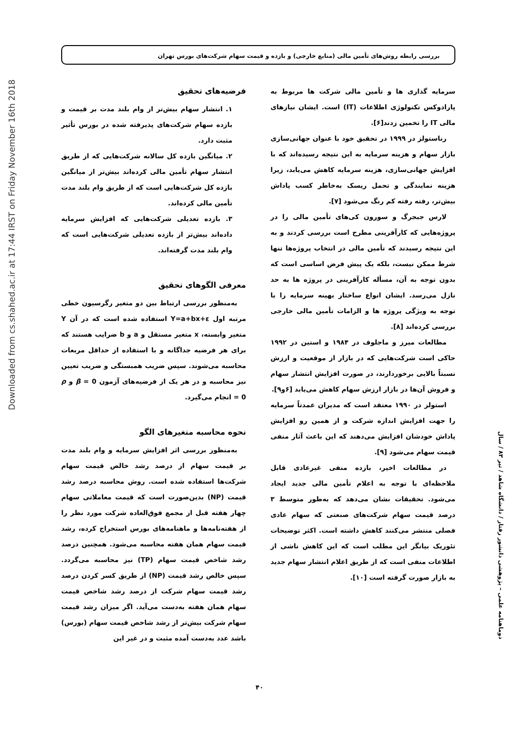Downloaded from cs.shahed.ac.ir at 17:44 IRST on Friday November 16th 2018
بررسی رابطه روش‌های تأمین مالی (منابع خارجی) و بازده و قیمت سهام شرکت‌های بورس تهران
سرمایه گذاری ها و تأمین مالی شرکت ها مربوط به پارادوکس تکنولوژی اطلاعات (IT) است. ایشان نیازهای مالی IT را تخمین زدند[۶].
رناستولز در ۱۹۹۹ در تحقیق خود با عنوان جهانی‌سازی بازار سهام و هزینه سرمایه به این نتیجه رسیده‌اند که با افزایش جهانی‌سازی، هزینه سرمایه کاهش می‌یابد، زیرا هزینه نمایندگی و تحمل ریسک به‌خاطر کسب پاداش بیش‌تر، رفته رفته کم رنگ می‌شود [۷].
لارس جبجرگ و سورون کی‌های تأمین مالی را در پروژه‌هایی که کارآفرینی مطرح است بررسی کردند و به این نتیجه رسیدند که تأمین مالی در انتخاب پروژه‌ها تنها شرط ممکن نیست، بلکه یک پیش فرض اساسی است که بدون توجه به آن، مسأله کارآفرینی در پروژه ها به حد نازل می‌رسد. ایشان انواع ساختار بهینه سرمایه را با توجه به ویژگی پروژه ها و الزامات تأمین مالی خارجی بررسی کرده‌اند [۸].
مطالعات میرز و ماجلوف در ۱۹۸۴ و استین در ۱۹۹۲ حاکی است شرکت‌هایی که در بازار از موقعیت و ارزش نسبتاً بالایی برخوردارند، در صورت افزایش انتشار سهام و فروش آن‌ها در بازار ارزش سهام کاهش می‌یابد [۶و۹].
استولز در ۱۹۹۰ معتقد است که مدیران عمدتاً سرمایه را جهت افزایش اندازه شرکت و از همین رو افزایش پاداش خودشان افزایش می‌دهند که این باعث آثار منفی قیمت سهام می‌شود [۹].
در مطالعات اخیر، بازده منفی غیرعادی قابل ملاحظه‌ای با توجه به اعلام تأمین مالی جدید ایجاد می‌شود. تحقیقات نشان می‌دهد که به‌طور متوسط ۳ درصد قیمت سهام شرکت‌های صنعتی که سهام عادی فصلی منتشر می‌کنند کاهش داشته است. اکثر توضیحات تئوریک بیانگر این مطلب است که این کاهش ناشی از اطلاعات منفی است که از طریق اعلام انتشار سهام جدید به بازار صورت گرفته است [۱۰].
فرضیه‌های تحقیق
۱. انتشار سهام بیش‌تر از وام بلند مدت بر قیمت و بازده سهام شرکت‌های پذیرفته شده در بورس تأثیر مثبت دارد.
۲. میانگین بازده کل سالانه شرکت‌هایی که از طریق انتشار سهام تأمین مالی کرده‌اند بیش‌تر از میانگین بازده کل شرکت‌هایی است که از طریق وام بلند مدت تأمین مالی کرده‌اند.
۳. بازده تعدیلی شرکت‌هایی که افزایش سرمایه داده‌اند بیش‌تر از بازده تعدیلی شرکت‌هایی است که وام بلند مدت گرفته‌اند.
معرفی الگوهای تحقیق
به‌منظور بررسی ارتباط بین دو متغیر رگرسیون خطی مرتبه اول Y=a+bx+ε استفاده شده است که در آن Y متغیر وابسته، x متغیر مستقل و a و b ضرایب هستند که برای هر فرضیه جداگانه و با استفاده از حداقل مربعات محاسبه می‌شوند. سپس ضریب همبستگی و ضریب تعیین نیز محاسبه و در هر یک از فرضیه‌های آزمون β = 0 و ρ = 0 انجام می‌گیرد.
نحوه محاسبه متغیرهای الگو
به‌منظور بررسی اثر افزایش سرمایه و وام بلند مدت بر قیمت سهام از درصد رشد خالص قیمت سهام شرکت‌ها استفاده شده است. روش محاسبه درصد رشد قیمت (NP) بدین‌صورت است که قیمت معاملاتی سهام چهار هفته قبل از مجمع فوق‌العاده شرکت مورد نظر را از هفته‌نامه‌ها و ماهنامه‌های بورس استخراج کرده، رشد قیمت سهام همان هفته محاسبه می‌شود. همچنین درصد رشد شاخص قیمت سهام (TP) نیز محاسبه می‌گردد. سپس خالص رشد قیمت (NP) از طریق کسر کردن درصد رشد قیمت سهام شرکت از درصد رشد شاخص قیمت سهام همان هفته به‌دست می‌آید. اگر میزان رشد قیمت سهام شرکت بیش‌تر از رشد شاخص قیمت سهام (بورس) باشد عدد به‌دست آمده مثبت و در غیر این
دوماهنامه علمی – پژوهشی دانشور رفتار / دانشگاه شاهد / تیر ۸۳ / سال
۴۰